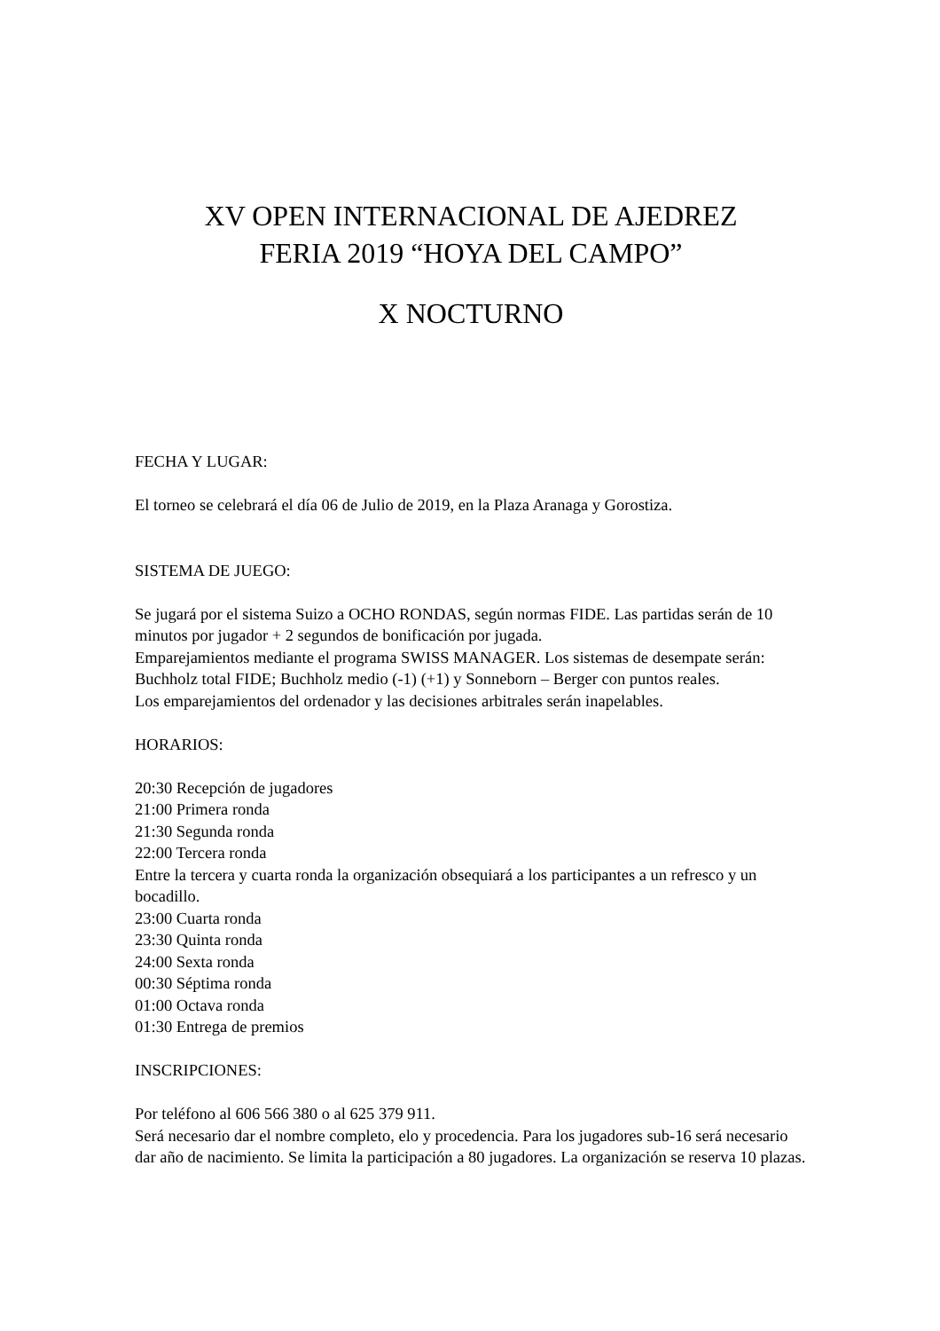XV OPEN INTERNACIONAL DE AJEDREZ
FERIA 2019 “HOYA DEL CAMPO”
X NOCTURNO
FECHA Y LUGAR:
El torneo se celebrará el día 06 de Julio de 2019, en la Plaza Aranaga y Gorostiza.
SISTEMA DE JUEGO:
Se jugará por el sistema Suizo a OCHO RONDAS, según normas FIDE. Las partidas serán de 10 minutos por jugador + 2 segundos de bonificación por jugada.
Emparejamientos mediante el programa SWISS MANAGER. Los sistemas de desempate serán: Buchholz total FIDE; Buchholz medio (-1) (+1) y Sonneborn – Berger con puntos reales.
Los emparejamientos del ordenador y las decisiones arbitrales serán inapelables.
HORARIOS:
20:30 Recepción de jugadores
21:00 Primera ronda
21:30 Segunda ronda
22:00 Tercera ronda
Entre la tercera y cuarta ronda la organización obsequiará a los participantes a un refresco y un bocadillo.
23:00 Cuarta ronda
23:30 Quinta ronda
24:00 Sexta ronda
00:30 Séptima ronda
01:00 Octava ronda
01:30 Entrega de premios
INSCRIPCIONES:
Por teléfono al 606 566 380 o al 625 379 911.
Será necesario dar el nombre completo, elo y procedencia. Para los jugadores sub-16 será necesario dar año de nacimiento. Se limita la participación a 80 jugadores. La organización se reserva 10 plazas.